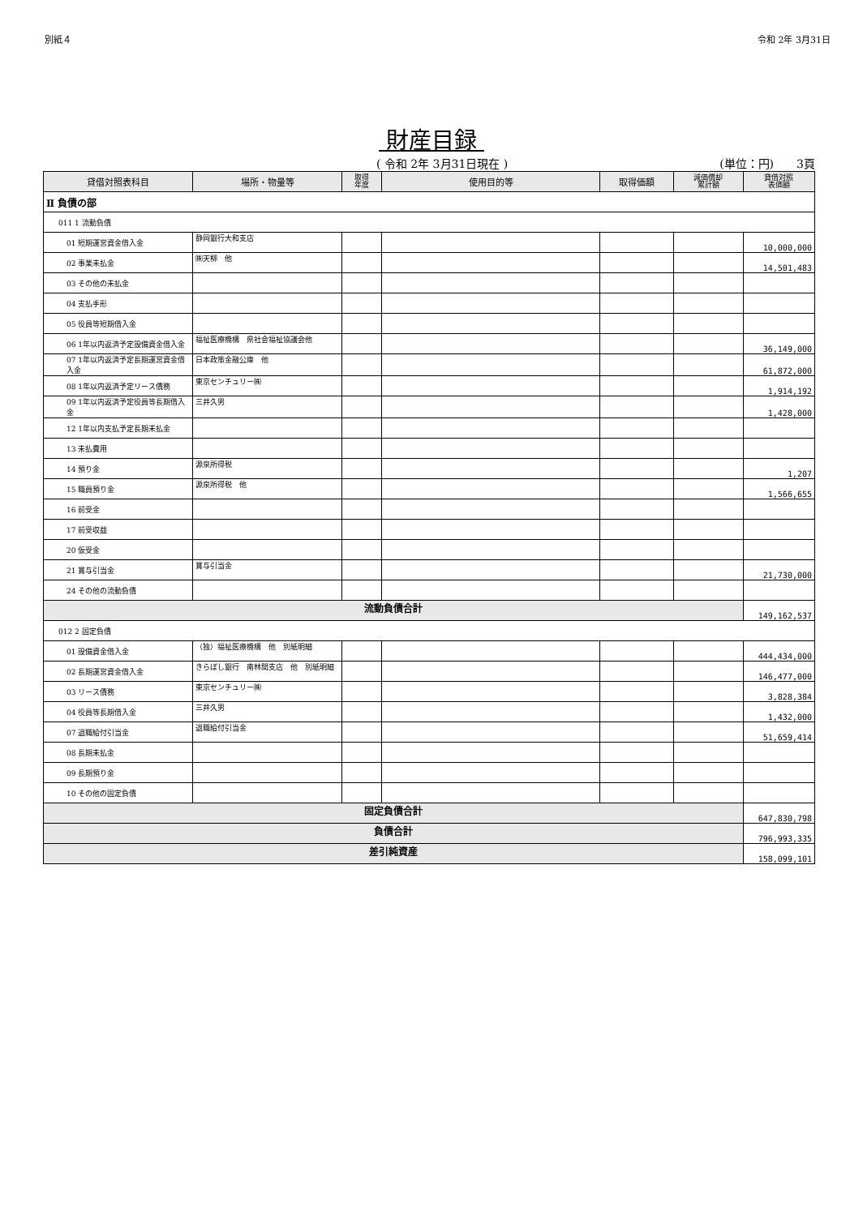別紙４ 令和 2年 3月31日
財産目録
( 令和 2年 3月31日現在 ) (単位：円)　　3頁
| 貸借対照表科目 | 場所・物量等 | 取得 年度 | 使用目的等 | 取得価額 | 減価償却 累計額 | 貸借対照 表価額 |
| --- | --- | --- | --- | --- | --- | --- |
| Ⅱ 負債の部 | | | | | | |
| 011 1 流動負債 | | | | | | |
| 01 短期運営資金借入金 | 静岡銀行大和支店 | | | | | 10,000,000 |
| 02 事業未払金 | ㈱天柳 他 | | | | | 14,501,483 |
| 03 その他の未払金 | | | | | | |
| 04 支払手形 | | | | | | |
| 05 役員等短期借入金 | | | | | | |
| 06 1年以内返済予定設備資金借入金 | 福祉医療機構 県社会福祉協議会他 | | | | | 36,149,000 |
| 07 1年以内返済予定長期運営資金借入金 | 日本政策金融公庫 他 | | | | | 61,872,000 |
| 08 1年以内返済予定リース債務 | 東京センチュリー㈱ | | | | | 1,914,192 |
| 09 1年以内返済予定役員等長期借入金 | 三井久男 | | | | | 1,428,000 |
| 12 1年以内支払予定長期未払金 | | | | | | |
| 13 未払費用 | | | | | | |
| 14 預り金 | 源泉所得税 | | | | | 1,207 |
| 15 職員預り金 | 源泉所得税 他 | | | | | 1,566,655 |
| 16 前受金 | | | | | | |
| 17 前受収益 | | | | | | |
| 20 仮受金 | | | | | | |
| 21 賞与引当金 | 賞与引当金 | | | | | 21,730,000 |
| 24 その他の流動負債 | | | | | | |
| 流動負債合計 | | | | | | 149,162,537 |
| 012 2 固定負債 | | | | | | |
| 01 設備資金借入金 | （独）福祉医療機構 他 別紙明細 | | | | | 444,434,000 |
| 02 長期運営資金借入金 | きらぼし銀行 南林間支店 他 別紙明細 | | | | | 146,477,000 |
| 03 リース債務 | 東京センチュリー㈱ | | | | | 3,828,384 |
| 04 役員等長期借入金 | 三井久男 | | | | | 1,432,000 |
| 07 退職給付引当金 | 退職給付引当金 | | | | | 51,659,414 |
| 08 長期未払金 | | | | | | |
| 09 長期預り金 | | | | | | |
| 10 その他の固定負債 | | | | | | |
| 固定負債合計 | | | | | | 647,830,798 |
| 負債合計 | | | | | | 796,993,335 |
| 差引純資産 | | | | | | 158,099,101 |